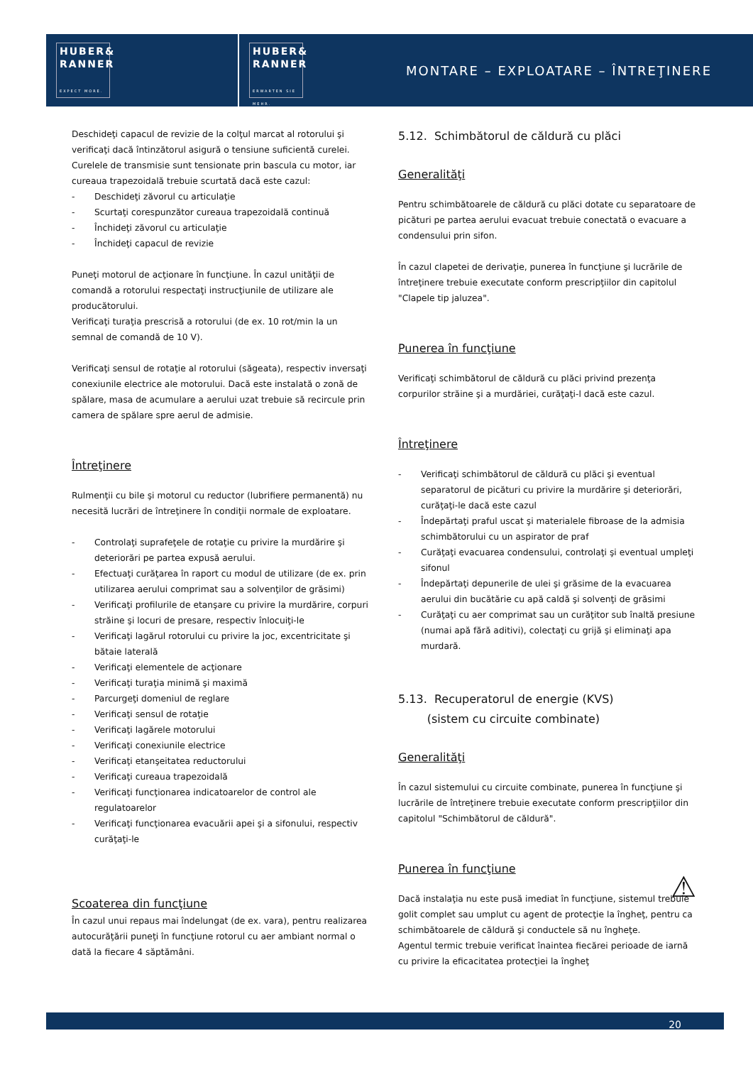HUBER&
RANNER
EXPECT MORE.
HUBER&
RANNER
ERWARTEN SIE MEHR.
MONTARE – EXPLOATARE – ÎNTREŢINERE
Deschideţi capacul de revizie de la colţul marcat al rotorului şi verificaţi dacă întinzătorul asigură o tensiune suficientă curelei. Curelele de transmisie sunt tensionate prin bascula cu motor, iar cureaua trapezoidală trebuie scurtată dacă este cazul:
- Deschideţi zăvorul cu articulaţie
- Scurtaţi corespunzător cureaua trapezoidală continuă
- Închideţi zăvorul cu articulaţie
- Închideţi capacul de revizie
Puneţi motorul de acţionare în funcţiune. În cazul unităţii de comandă a rotorului respectaţi instrucţiunile de utilizare ale producătorului.
Verificaţi turaţia prescrisă a rotorului (de ex. 10 rot/min la un semnal de comandă de 10 V).
Verificaţi sensul de rotaţie al rotorului (săgeata), respectiv inversaţi conexiunile electrice ale motorului. Dacă este instalată o zonă de spălare, masa de acumulare a aerului uzat trebuie să recircule prin camera de spălare spre aerul de admisie.
Întreţinere
Rulmenţii cu bile şi motorul cu reductor (lubrifiere permanentă) nu necesită lucrări de întreţinere în condiţii normale de exploatare.
- Controlaţi suprafeţele de rotaţie cu privire la murdărire şi deteriorări pe partea expusă aerului.
- Efectuaţi curăţarea în raport cu modul de utilizare (de ex. prin utilizarea aerului comprimat sau a solvenţilor de grăsimi)
- Verificaţi profilurile de etanşare cu privire la murdărire, corpuri străine şi locuri de presare, respectiv înlocuiţi-le
- Verificaţi lagărul rotorului cu privire la joc, excentricitate şi bătaie laterală
- Verificaţi elementele de acţionare
- Verificaţi turaţia minimă şi maximă
- Parcurgeţi domeniul de reglare
- Verificaţi sensul de rotaţie
- Verificaţi lagărele motorului
- Verificaţi conexiunile electrice
- Verificaţi etanşeitatea reductorului
- Verificaţi cureaua trapezoidală
- Verificaţi funcţionarea indicatoarelor de control ale regulatoarelor
- Verificaţi funcţionarea evacuării apei şi a sifonului, respectiv curăţaţi-le
Scoaterea din funcţiune
În cazul unui repaus mai îndelungat (de ex. vara), pentru realizarea autocurăţării puneţi în funcţiune rotorul cu aer ambiant normal o dată la fiecare 4 săptămâni.
5.12. Schimbătorul de căldură cu plăci
Generalităţi
Pentru schimbătoarele de căldură cu plăci dotate cu separatoare de picături pe partea aerului evacuat trebuie conectată o evacuare a condensului prin sifon.
În cazul clapetei de derivaţie, punerea în funcţiune şi lucrările de întreţinere trebuie executate conform prescripţiilor din capitolul "Clapele tip jaluzea".
Punerea în funcţiune
Verificaţi schimbătorul de căldură cu plăci privind prezenţa corpurilor străine şi a murdăriei, curăţaţi-l dacă este cazul.
Întreţinere
- Verificaţi schimbătorul de căldură cu plăci şi eventual separatorul de picături cu privire la murdărire şi deteriorări, curăţaţi-le dacă este cazul
- Îndepărtaţi praful uscat şi materialele fibroase de la admisia schimbătorului cu un aspirator de praf
- Curăţaţi evacuarea condensului, controlaţi şi eventual umpleţi sifonul
- Îndepărtaţi depunerile de ulei şi grăsime de la evacuarea aerului din bucătărie cu apă caldă şi solvenţi de grăsimi
- Curăţaţi cu aer comprimat sau un curăţitor sub înaltă presiune (numai apă fără aditivi), colectaţi cu grijă şi eliminaţi apa murdară.
5.13. Recuperatorul de energie (KVS)
(sistem cu circuite combinate)
Generalităţi
În cazul sistemului cu circuite combinate, punerea în funcţiune şi lucrările de întreţinere trebuie executate conform prescripţiilor din capitolul "Schimbătorul de căldură".
Punerea în funcţiune
Dacă instalaţia nu este pusă imediat în funcţiune, sistemul trebuie golit complet sau umplut cu agent de protecţie la îngheţ, pentru ca schimbătoarele de căldură şi conductele să nu îngheţe. ⚠
Agentul termic trebuie verificat înaintea fiecărei perioade de iarnă cu privire la eficacitatea protecţiei la îngheţ
20